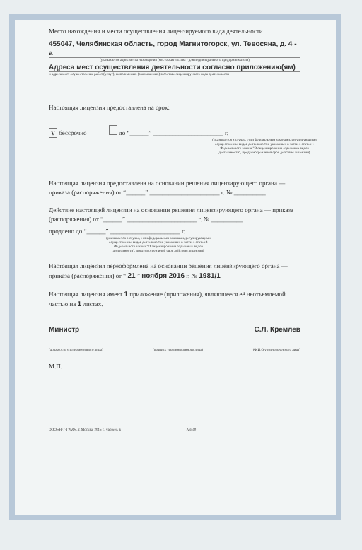Место нахождения и места осуществления лицензируемого вида деятельности
455047, Челябинская область, город Магнитогорск, ул. Тевосяна, д. 4 - а
(указывается адрес места нахождения (место жительства - для индивидуального предпринимателя)
Адреса мест осуществления деятельности согласно приложению(ям)
и адреса мест осуществления работ (услуг), выполняемых (оказываемых) в составе лицензируемого вида деятельности
Настоящая лицензия предоставлена на срок:
V бессрочно до “______” ______________________ г.
(указывается в случае, если федеральным законами, регулирующими осуществление видов деятельности, указанных в части 4 статьи 1 Федерального закона "О лицензировании отдельных видов деятельности", предусмотрен иной срок действия лицензии)
Настоящая лицензия предоставлена на основании решения лицензирующего органа — приказа (распоряжения) от “______” ______________________ г. № __________
Действие настоящей лицензии на основании решения лицензирующего органа — приказа (распоряжения) от “______” ______________________ г. № __________
продлено до “______” ______________________ г.
(указывается в случае, если федеральным законами, регулирующими осуществление видов деятельности, указанных в части 4 статьи 1 Федерального закона "О лицензировании отдельных видов деятельности", предусмотрен иной срок действия лицензии)
Настоящая лицензия переоформлена на основании решения лицензирующего органа — приказа (распоряжения) от “ 21 ” ноября 2016 г. № 1981/1
Настоящая лицензия имеет 1 приложение (приложения), являющееся её неотъемлемой частью на 1 листах.
Министр С.Л. Кремлев
(должность уполномоченного лица)
(подпись уполномоченного лица) (Ф.И.О уполномоченного лица)
М.П.
ООО «Н-Т-ГРАФ», г. Москва, 2015 г., уровень Б А3440